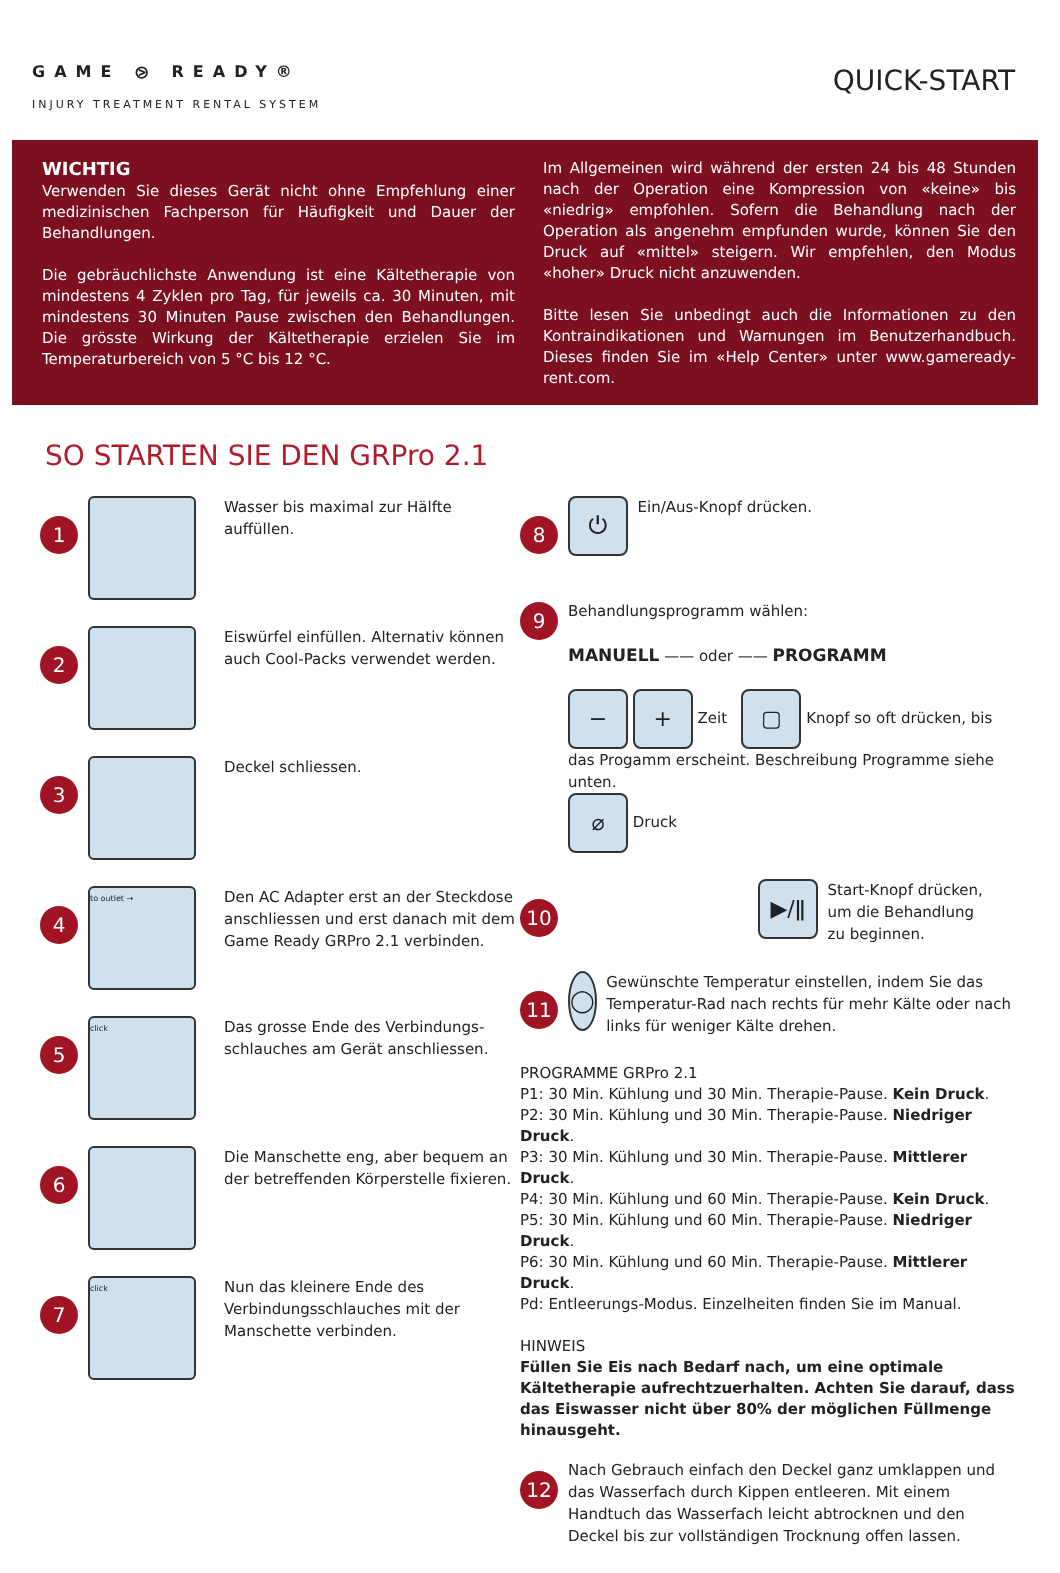GAME ⧁ READY®
INJURY TREATMENT RENTAL SYSTEM
QUICK-START
WICHTIG
Verwenden Sie dieses Gerät nicht ohne Empfehlung einer medizinischen Fachperson für Häufigkeit und Dauer der Behandlungen.
Die gebräuchlichste Anwendung ist eine Kältetherapie von mindestens 4 Zyklen pro Tag, für jeweils ca. 30 Minuten, mit mindestens 30 Minuten Pause zwischen den Behandlungen. Die grösste Wirkung der Kältetherapie erzielen Sie im Temperaturbereich von 5 °C bis 12 °C.
Im Allgemeinen wird während der ersten 24 bis 48 Stunden nach der Operation eine Kompression von «keine» bis «niedrig» empfohlen. Sofern die Behandlung nach der Operation als angenehm empfunden wurde, können Sie den Druck auf «mittel» steigern. Wir empfehlen, den Modus «hoher» Druck nicht anzuwenden.
Bitte lesen Sie unbedingt auch die Informationen zu den Kontraindikationen und Warnungen im Benutzerhandbuch. Dieses finden Sie im «Help Center» unter www.gameready-rent.com.
SO STARTEN SIE DEN GRPro 2.1
1
Wasser bis maximal zur Hälfte auffüllen.
2
Eiswürfel einfüllen. Alternativ können auch Cool-Packs verwendet werden.
3
Deckel schliessen.
4
to outlet →
Den AC Adapter erst an der Steckdose anschliessen und erst danach mit dem Game Ready GRPro 2.1 verbinden.
5
click
Das grosse Ende des Verbindungs­schlauches am Gerät anschliessen.
6
Die Manschette eng, aber bequem an der betreffenden Körperstelle fixieren.
7
click
Nun das kleinere Ende des Verbindungsschlauches mit der Manschette verbinden.
8
⏻
Ein/Aus-Knopf drücken.
9
Behandlungsprogramm wählen:
MANUELL —— oder —— PROGRAMM
− + Zeit ▢ Knopf so oft drücken, bis das Progamm erscheint. Beschreibung Programme siehe unten.
⌀ Druck
10
▶/ǁ
Start-Knopf drücken,
um die Behandlung
zu beginnen.
11
◯
Gewünschte Temperatur einstellen, indem Sie das Temperatur-Rad nach rechts für mehr Kälte oder nach links für weniger Kälte drehen.
PROGRAMME GRPro 2.1
P1: 30 Min. Kühlung und 30 Min. Therapie-Pause. Kein Druck.
P2: 30 Min. Kühlung und 30 Min. Therapie-Pause. Niedriger Druck.
P3: 30 Min. Kühlung und 30 Min. Therapie-Pause. Mittlerer Druck.
P4: 30 Min. Kühlung und 60 Min. Therapie-Pause. Kein Druck.
P5: 30 Min. Kühlung und 60 Min. Therapie-Pause. Niedriger Druck.
P6: 30 Min. Kühlung und 60 Min. Therapie-Pause. Mittlerer Druck.
Pd: Entleerungs-Modus. Einzelheiten finden Sie im Manual.
HINWEIS
Füllen Sie Eis nach Bedarf nach, um eine optimale Kältetherapie aufrechtzuerhalten. Achten Sie darauf, dass das Eiswasser nicht über 80% der möglichen Füllmenge hinausgeht.
12
Nach Gebrauch einfach den Deckel ganz umklappen und das Wasserfach durch Kippen entleeren. Mit einem Handtuch das Wasserfach leicht abtrocknen und den Deckel bis zur vollständigen Trocknung offen lassen.